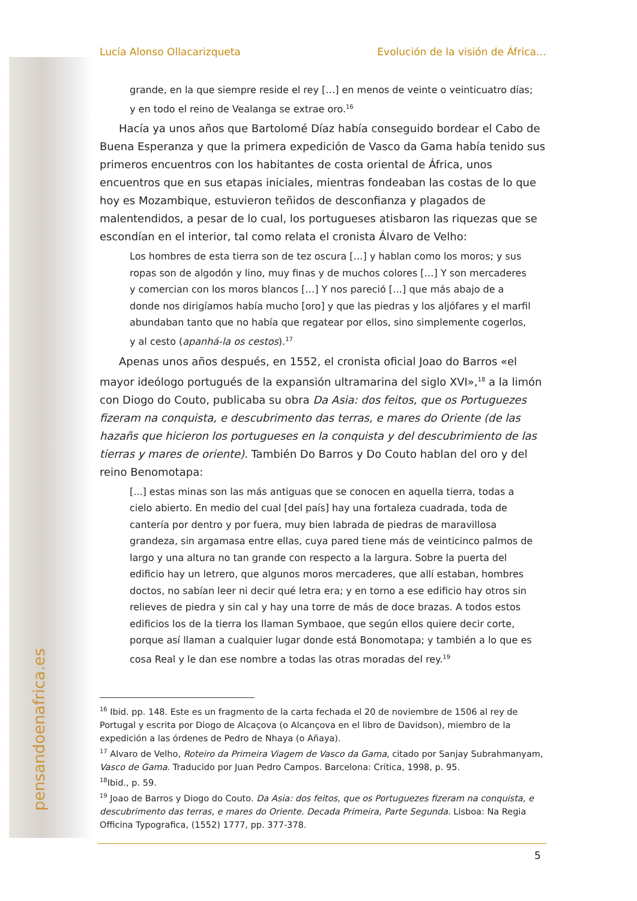pensandoenafrica.es
Lucía Alonso Ollacarizqueta Evolución de la visión de África…
grande, en la que siempre reside el rey […] en menos de veinte o veinticuatro días; y en todo el reino de Vealanga se extrae oro.<sup>16</sup>
Hacía ya unos años que Bartolomé Díaz había conseguido bordear el Cabo de Buena Esperanza y que la primera expedición de Vasco da Gama había tenido sus primeros encuentros con los habitantes de costa oriental de África, unos encuentros que en sus etapas iniciales, mientras fondeaban las costas de lo que hoy es Mozambique, estuvieron teñidos de desconfianza y plagados de malentendidos, a pesar de lo cual, los portugueses atisbaron las riquezas que se escondían en el interior, tal como relata el cronista Álvaro de Velho:
Los hombres de esta tierra son de tez oscura […] y hablan como los moros; y sus ropas son de algodón y lino, muy finas y de muchos colores […] Y son mercaderes y comercian con los moros blancos […] Y nos pareció […] que más abajo de a donde nos dirigíamos había mucho [oro] y que las piedras y los aljófares y el marfil abundaban tanto que no había que regatear por ellos, sino simplemente cogerlos, y al cesto (apanhá-la os cestos).<sup>17</sup>
Apenas unos años después, en 1552, el cronista oficial Joao do Barros «el mayor ideólogo portugués de la expansión ultramarina del siglo XVI»,<sup>18</sup> a la limón con Diogo do Couto, publicaba su obra Da Asia: dos feitos, que os Portuguezes fizeram na conquista, e descubrimento das terras, e mares do Oriente (de las hazañs que hicieron los portugueses en la conquista y del descubrimiento de las tierras y mares de oriente). También Do Barros y Do Couto hablan del oro y del reino Benomotapa:
[...] estas minas son las más antiguas que se conocen en aquella tierra, todas a cielo abierto. En medio del cual [del país] hay una fortaleza cuadrada, toda de cantería por dentro y por fuera, muy bien labrada de piedras de maravillosa grandeza, sin argamasa entre ellas, cuya pared tiene más de veinticinco palmos de largo y una altura no tan grande con respecto a la largura. Sobre la puerta del edificio hay un letrero, que algunos moros mercaderes, que allí estaban, hombres doctos, no sabían leer ni decir qué letra era; y en torno a ese edificio hay otros sin relieves de piedra y sin cal y hay una torre de más de doce brazas. A todos estos edificios los de la tierra los llaman Symbaoe, que según ellos quiere decir corte, porque así llaman a cualquier lugar donde está Bonomotapa; y también a lo que es cosa Real y le dan ese nombre a todas las otras moradas del rey.<sup>19</sup>
<sup>16</sup> Ibid. pp. 148. Este es un fragmento de la carta fechada el 20 de noviembre de 1506 al rey de Portugal y escrita por Diogo de Alcaçova (o Alcançova en el libro de Davidson), miembro de la expedición a las órdenes de Pedro de Nhaya (o Añaya).
<sup>17</sup> Alvaro de Velho, Roteiro da Primeira Viagem de Vasco da Gama, citado por Sanjay Subrahmanyam, Vasco de Gama. Traducido por Juan Pedro Campos. Barcelona: Crítica, 1998, p. 95.
<sup>18</sup> Ibid., p. 59.
<sup>19</sup> Joao de Barros y Diogo do Couto. Da Asia: dos feitos, que os Portuguezes fizeram na conquista, e descubrimento das terras, e mares do Oriente. Decada Primeira, Parte Segunda. Lisboa: Na Regia Officina Typografica, (1552) 1777, pp. 377-378.
5